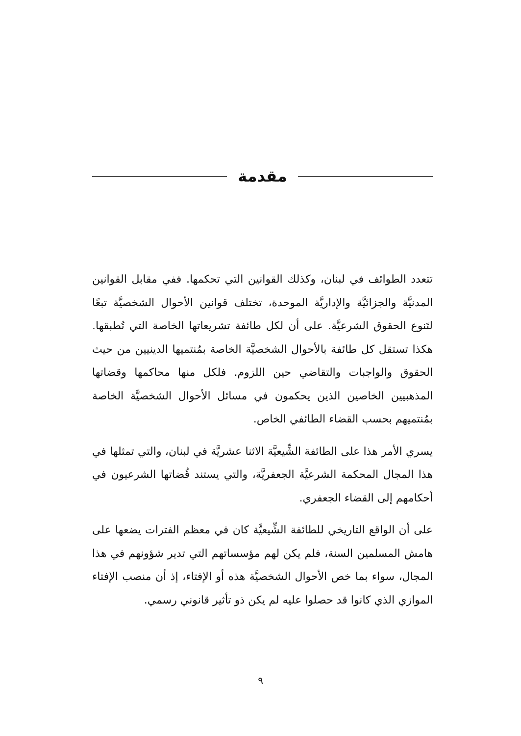مقدمة
تتعدد الطوائف في لبنان، وكذلك القوانين التي تحكمها. ففي مقابل القوانين المدنيَّة والجزائيَّة والإداريَّة الموحدة، تختلف قوانين الأحوال الشخصيَّة تبعًا لتَنوع الحقوق الشرعيَّة. على أن لكل طائفة تشريعاتها الخاصة التي تُطبقها. هكذا تستقل كل طائفة بالأحوال الشخصيَّة الخاصة بمُنتميها الدينيين من حيث الحقوق والواجبات والتقاضي حين اللزوم. فلكل منها محاكمها وقضاتها المذهبيين الخاصين الذين يحكمون في مسائل الأحوال الشخصيَّة الخاصة بمُنتميهم بحسب القضاء الطائفي الخاص.
يسري الأمر هذا على الطائفة الشِّيعيَّة الاثنا عشريَّة في لبنان، والتي تمثلها في هذا المجال المحكمة الشرعيَّة الجعفريَّة، والتي يستند قُضاتها الشرعيون في أحكامهم إلى القضاء الجعفري.
على أن الواقع التاريخي للطائفة الشِّيعيَّة كان في معظم الفترات يضعها على هامش المسلمين السنة، فلم يكن لهم مؤسساتهم التي تدير شؤونهم في هذا المجال، سواء بما خص الأحوال الشخصيَّة هذه أو الإفتاء، إذ أن منصب الإفتاء الموازي الذي كانوا قد حصلوا عليه لم يكن ذو تأثير قانوني رسمي.
٩